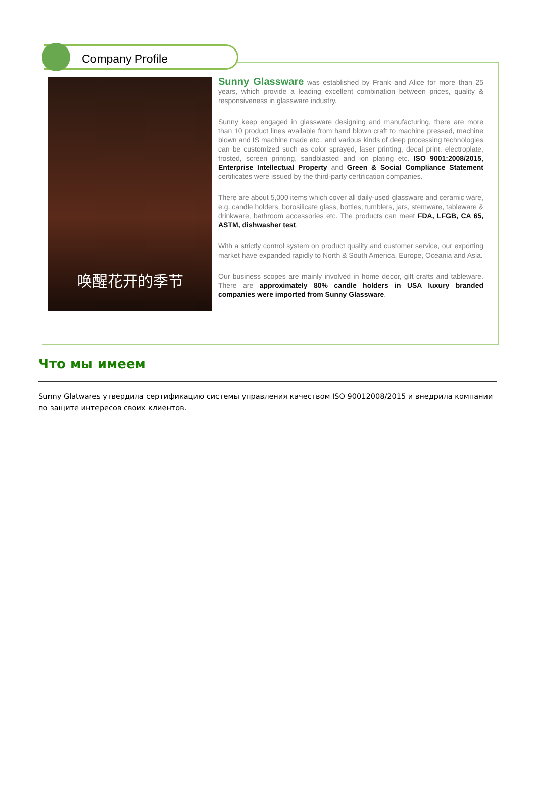Company Profile
唤醒花开的季节
Sunny Glassware was established by Frank and Alice for more than 25 years, which provide a leading excellent combination between prices, quality & responsiveness in glassware industry.
Sunny keep engaged in glassware designing and manufacturing, there are more than 10 product lines available from hand blown craft to machine pressed, machine blown and IS machine made etc., and various kinds of deep processing technologies can be customized such as color sprayed, laser printing, decal print, electroplate, frosted, screen printing, sandblasted and ion plating etc. ISO 9001:2008/2015, Enterprise Intellectual Property and Green & Social Compliance Statement certificates were issued by the third-party certification companies.
There are about 5,000 items which cover all daily-used glassware and ceramic ware, e.g. candle holders, borosilicate glass, bottles, tumblers, jars, stemware, tableware & drinkware, bathroom accessories etc. The products can meet FDA, LFGB, CA 65, ASTM, dishwasher test.
With a strictly control system on product quality and customer service, our exporting market have expanded rapidly to North & South America, Europe, Oceania and Asia.
Our business scopes are mainly involved in home decor, gift crafts and tableware. There are approximately 80% candle holders in USA luxury branded companies were imported from Sunny Glassware.
Что мы имеем
Sunny Glatwares утвердила сертификацию системы управления качеством ISO 90012008/2015 и внедрила компании по защите интересов своих клиентов.